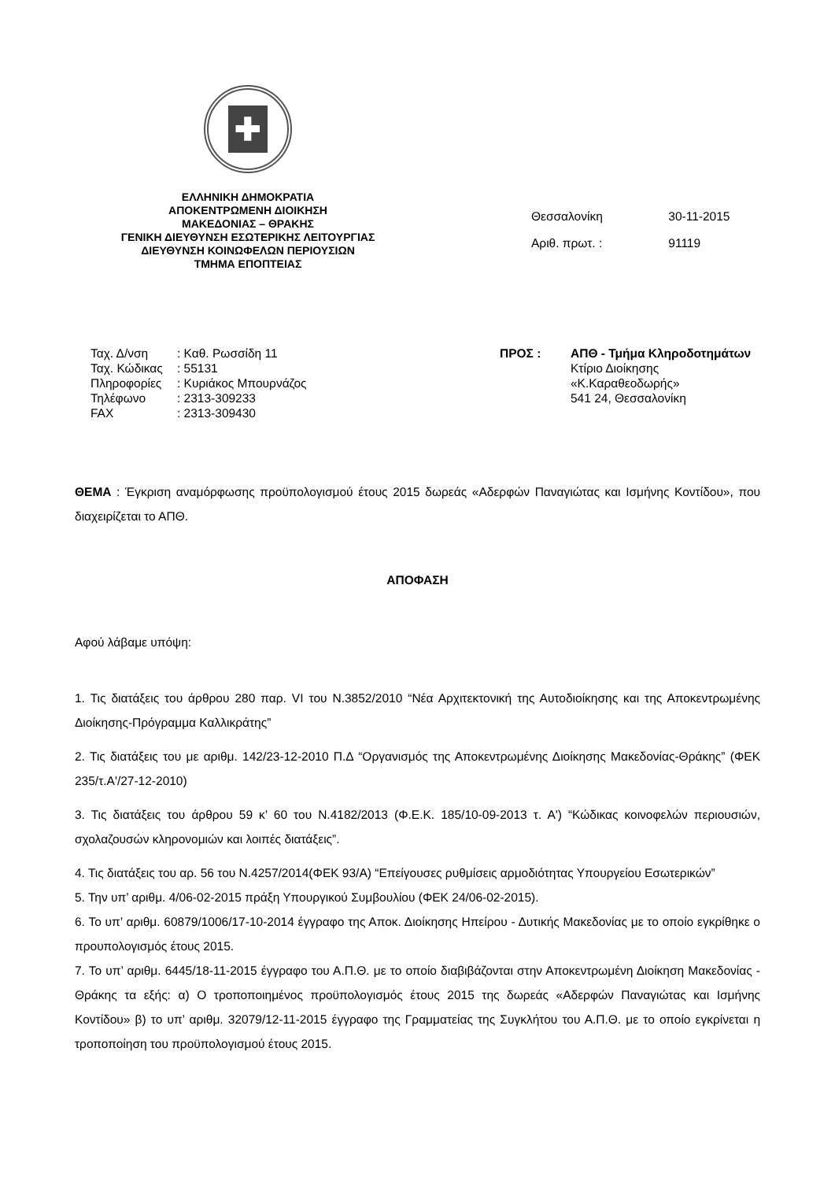✚
ΕΛΛΗΝΙΚΗ ΔΗΜΟΚΡΑΤΙΑ
ΑΠΟΚΕΝΤΡΩΜΕΝΗ ΔΙΟΙΚΗΣΗ
ΜΑΚΕΔΟΝΙΑΣ – ΘΡΑΚΗΣ
ΓΕΝΙΚΗ ΔΙΕΥΘΥΝΣΗ ΕΣΩΤΕΡΙΚΗΣ ΛΕΙΤΟΥΡΓΙΑΣ
ΔΙΕΥΘΥΝΣΗ ΚΟΙΝΩΦΕΛΩΝ ΠΕΡΙΟΥΣΙΩΝ
ΤΜΗΜΑ ΕΠΟΠΤΕΙΑΣ
Θεσσαλονίκη 30-11-2015
Αριθ. πρωτ. : 91119
Ταχ. Δ/νση: Καθ. Ρωσσίδη 11
Ταχ. Κώδικας: 55131
Πληροφορίες: Κυριάκος Μπουρνάζος
Τηλέφωνο: 2313-309233
FAX: 2313-309430
ΠΡΟΣ : ΑΠΘ - Τμήμα Κληροδοτημάτων
Κτίριο Διοίκησης
«Κ.Καραθεοδωρής»
541 24, Θεσσαλονίκη
ΘΕΜΑ : Έγκριση αναμόρφωσης προϋπολογισμού έτους 2015 δωρεάς «Αδερφών Παναγιώτας και Ισμήνης Κοντίδου», που διαχειρίζεται το ΑΠΘ.
ΑΠΟΦΑΣΗ
Αφού λάβαμε υπόψη:
1. Τις διατάξεις του άρθρου 280 παρ. VI του Ν.3852/2010 “Νέα Αρχιτεκτονική της Αυτοδιοίκησης και της Αποκεντρωμένης Διοίκησης-Πρόγραμμα Καλλικράτης”
2. Τις διατάξεις του με αριθμ. 142/23-12-2010 Π.Δ “Οργανισμός της Αποκεντρωμένης Διοίκησης Μακεδονίας-Θράκης” (ΦΕΚ 235/τ.Α'/27-12-2010)
3. Τις διατάξεις του άρθρου 59 κ’ 60 του Ν.4182/2013 (Φ.Ε.Κ. 185/10-09-2013 τ. Α') “Κώδικας κοινοφελών περιουσιών, σχολαζουσών κληρονομιών και λοιπές διατάξεις”.
4. Τις διατάξεις του αρ. 56 του Ν.4257/2014(ΦΕΚ 93/Α) “Επείγουσες ρυθμίσεις αρμοδιότητας Υπουργείου Εσωτερικών”
5. Την υπ’ αριθμ. 4/06-02-2015 πράξη Υπουργικού Συμβουλίου (ΦΕΚ 24/06-02-2015).
6. Το υπ’ αριθμ. 60879/1006/17-10-2014 έγγραφο της Αποκ. Διοίκησης Ηπείρου - Δυτικής Μακεδονίας με το οποίο εγκρίθηκε ο προυπολογισμός έτους 2015.
7. Το υπ’ αριθμ. 6445/18-11-2015 έγγραφο του Α.Π.Θ. με το οποίο διαβιβάζονται στην Αποκεντρωμένη Διοίκηση Μακεδονίας - Θράκης τα εξής: α) Ο τροποποιημένος προϋπολογισμός έτους 2015 της δωρεάς «Αδερφών Παναγιώτας και Ισμήνης Κοντίδου» β) το υπ’ αριθμ. 32079/12-11-2015 έγγραφο της Γραμματείας της Συγκλήτου του Α.Π.Θ. με το οποίο εγκρίνεται η τροποποίηση του προϋπολογισμού έτους 2015.